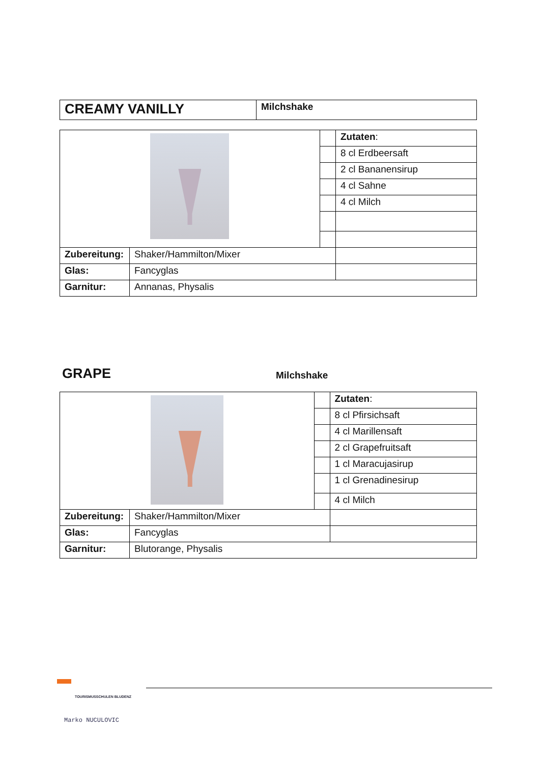| CREAMY VANILLY | Milchshake |
| | | | Zutaten : |
| | | | 8 cl Erdbeersaft |
| | | | 2 cl Bananensirup |
| | | | 4 cl Sahne |
| | | | 4 cl Milch |
| Zubereitung: | Shaker/Hammilton/Mixer | | |
| Glas: | Fancyglas | | |
| Garnitur: | Annanas, Physalis | | |
GRAPE
Milchshake
| | | | Zutaten : |
| | | | 8 cl Pfirsichsaft |
| | | | 4 cl Marillensaft |
| | | | 2 cl Grapefruitsaft |
| | | | 1 cl Maracujasirup |
| | | | 1 cl Grenadinesirup |
| | | | 4 cl Milch |
| Zubereitung: | Shaker/Hammilton/Mixer | | |
| Glas: | Fancyglas | | |
| Garnitur: | Blutorange, Physalis | | |
TOURISMUSSCHULEN BLUDENZ
Marko NUCULOVIC